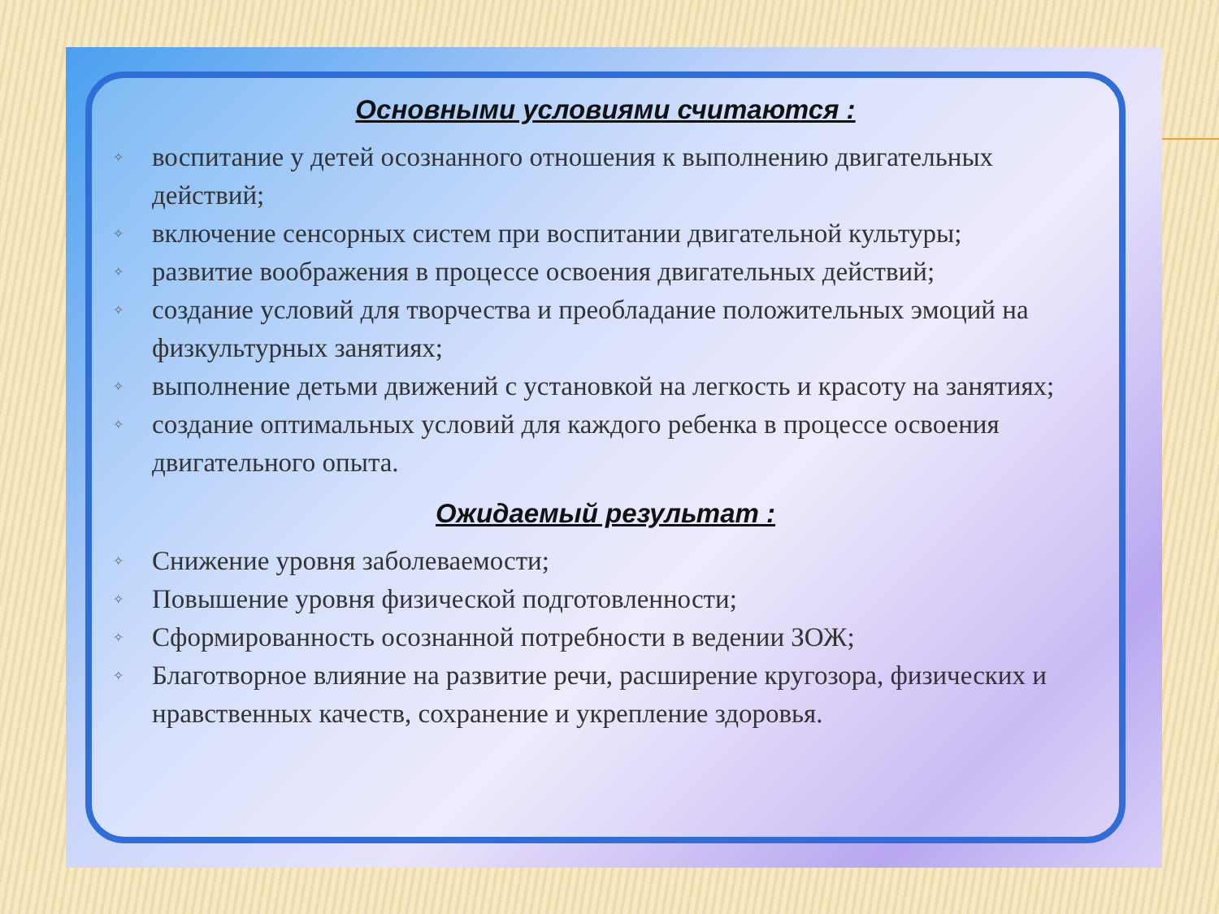Основными условиями считаются :
✧ воспитание у детей осознанного отношения к выполнению двигательных действий;
✧ включение сенсорных систем при воспитании двигательной культуры;
✧ развитие воображения в процессе освоения двигательных действий;
✧ создание условий для творчества и преобладание положительных эмоций на физкультурных занятиях;
✧ выполнение детьми движений с установкой на легкость и красоту на занятиях;
✧ создание оптимальных условий для каждого ребенка в процессе освоения двигательного опыта.
Ожидаемый результат :
✧ Снижение уровня заболеваемости;
✧ Повышение уровня физической подготовленности;
✧ Сформированность осознанной потребности в ведении ЗОЖ;
✧ Благотворное влияние на развитие речи, расширение кругозора, физических и нравственных качеств, сохранение и укрепление здоровья.